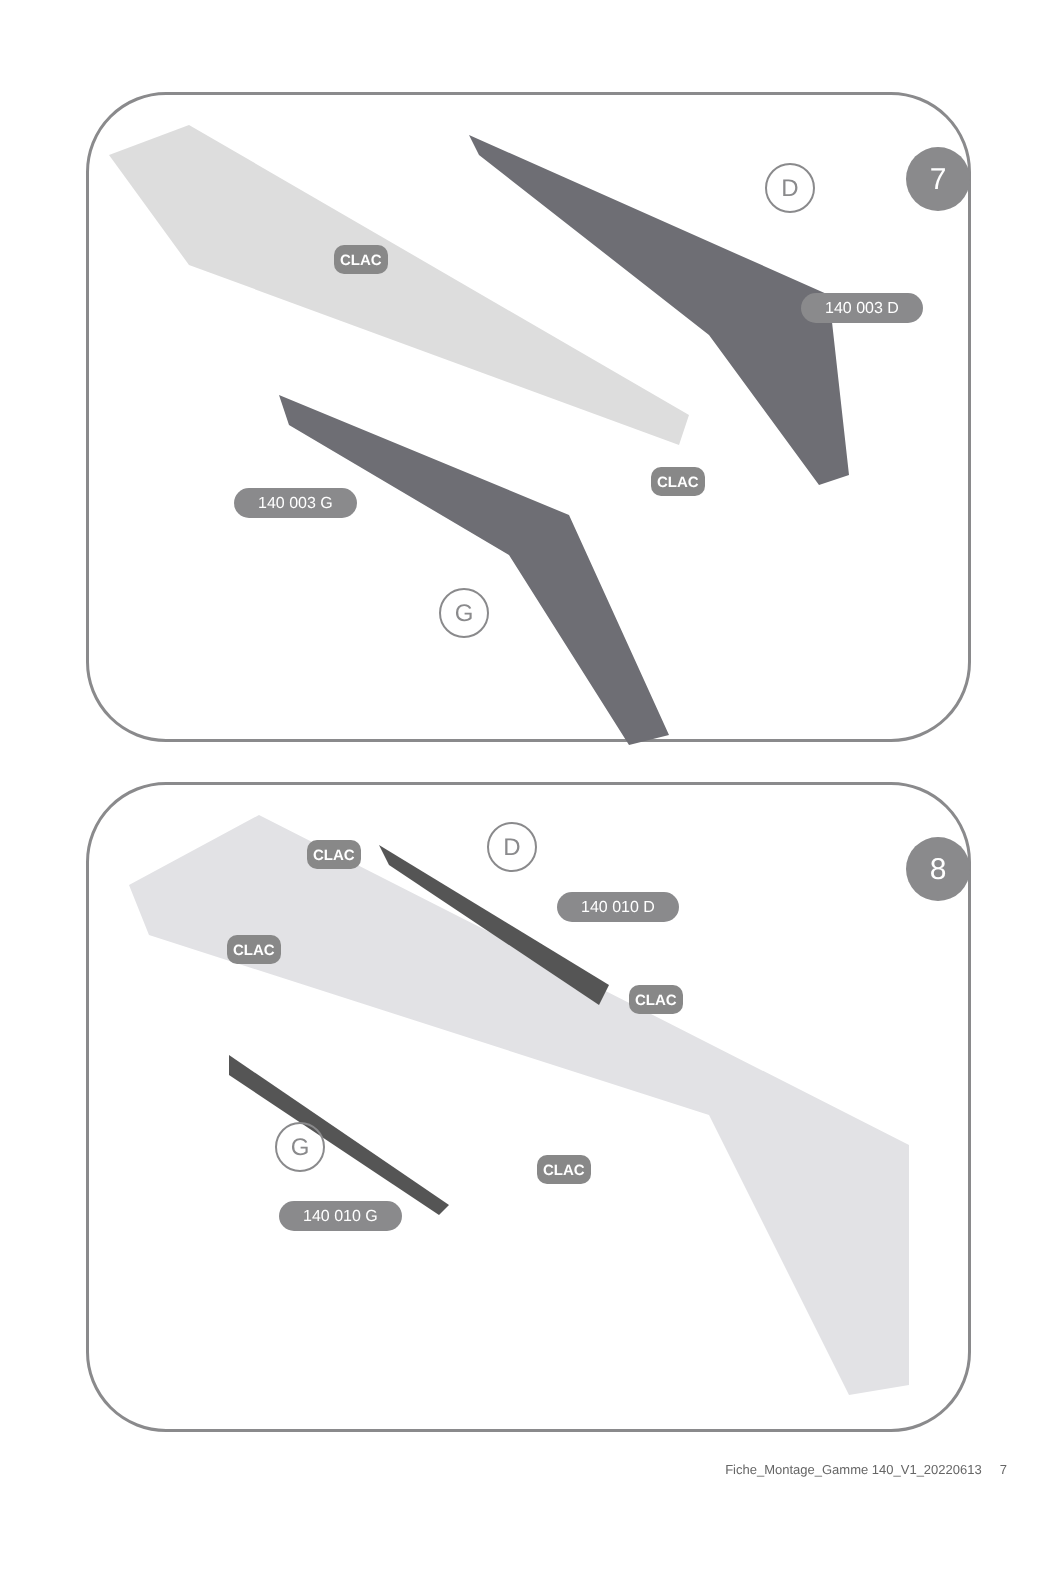7
D
140 003 D
140 003 G
G
CLAC
CLAC
8
D
140 010 D
G
140 010 G
CLAC
CLAC
CLAC
CLAC
Fiche_Montage_Gamme 140_V1_20220613 7